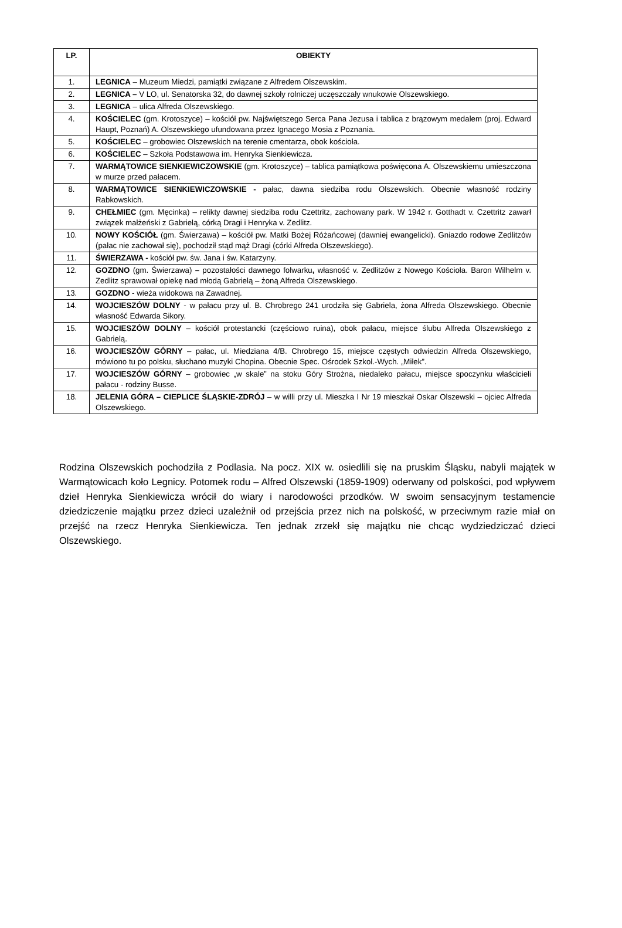| LP. | OBIEKTY |
| --- | --- |
| 1. | LEGNICA – Muzeum Miedzi, pamiątki związane z Alfredem Olszewskim. |
| 2. | LEGNICA – V LO, ul. Senatorska 32, do dawnej szkoły rolniczej uczęszczały wnukowie Olszewskiego. |
| 3. | LEGNICA – ulica Alfreda Olszewskiego. |
| 4. | KOŚCIELEC (gm. Krotoszyce) – kościół pw. Najświętszego Serca Pana Jezusa i tablica z brązowym medalem (proj. Edward Haupt, Poznań) A. Olszewskiego ufundowana przez Ignacego Mosia z Poznania. |
| 5. | KOŚCIELEC – grobowiec Olszewskich na terenie cmentarza, obok kościoła. |
| 6. | KOŚCIELEC – Szkoła Podstawowa im. Henryka Sienkiewicza. |
| 7. | WARMĄTOWICE SIENKIEWICZOWSKIE (gm. Krotoszyce) – tablica pamiątkowa poświęcona A. Olszewskiemu umieszczona w murze przed pałacem. |
| 8. | WARMĄTOWICE SIENKIEWICZOWSKIE - pałac, dawna siedziba rodu Olszewskich. Obecnie własność rodziny Rabkowskich. |
| 9. | CHEŁMIEC (gm. Męcinka) – relikty dawnej siedziba rodu Czettritz, zachowany park. W 1942 r. Gotthadt v. Czettritz zawarł związek małżeński z Gabrielą, córką Dragi i Henryka v. Zedlitz. |
| 10. | NOWY KOŚCIÓŁ (gm. Świerzawa) – kościół pw. Matki Bożej Różańcowej (dawniej ewangelicki). Gniazdo rodowe Zedlitzów (pałac nie zachował się), pochodził stąd mąż Dragi (córki Alfreda Olszewskiego). |
| 11. | ŚWIERZAWA - kościół pw. św. Jana i św. Katarzyny. |
| 12. | GOZDNO (gm. Świerzawa) – pozostałości dawnego folwarku , własność v. Zedlitzów z Nowego Kościoła. Baron Wilhelm v. Zedlitz sprawował opiekę nad młodą Gabrielą – żoną Alfreda Olszewskiego. |
| 13. | GOZDNO - wieża widokowa na Zawadnej. |
| 14. | WOJCIESZÓW DOLNY - w pałacu przy ul. B. Chrobrego 241 urodziła się Gabriela, żona Alfreda Olszewskiego. Obecnie własność Edwarda Sikory. |
| 15. | WOJCIESZÓW DOLNY – kościół protestancki (częściowo ruina), obok pałacu, miejsce ślubu Alfreda Olszewskiego z Gabrielą. |
| 16. | WOJCIESZÓW GÓRNY – pałac, ul. Miedziana 4/B. Chrobrego 15, miejsce częstych odwiedzin Alfreda Olszewskiego, mówiono tu po polsku, słuchano muzyki Chopina. Obecnie Spec. Ośrodek Szkol.-Wych. „Miłek”. |
| 17. | WOJCIESZÓW GÓRNY – grobowiec „w skale” na stoku Góry Strożna, niedaleko pałacu, miejsce spoczynku właścicieli pałacu - rodziny Busse. |
| 18. | JELENIA GÓRA – CIEPLICE ŚLĄSKIE-ZDRÓJ – w willi przy ul. Mieszka I Nr 19 mieszkał Oskar Olszewski – ojciec Alfreda Olszewskiego. |
Rodzina Olszewskich pochodziła z Podlasia. Na pocz. XIX w. osiedlili się na pruskim Śląsku, nabyli majątek w Warmątowicach koło Legnicy. Potomek rodu – Alfred Olszewski (1859-1909) oderwany od polskości, pod wpływem dzieł Henryka Sienkiewicza wrócił do wiary i narodowości przodków. W swoim sensacyjnym testamencie dziedziczenie majątku przez dzieci uzależnił od przejścia przez nich na polskość, w przeciwnym razie miał on przejść na rzecz Henryka Sienkiewicza. Ten jednak zrzekł się majątku nie chcąc wydziedziczać dzieci Olszewskiego.